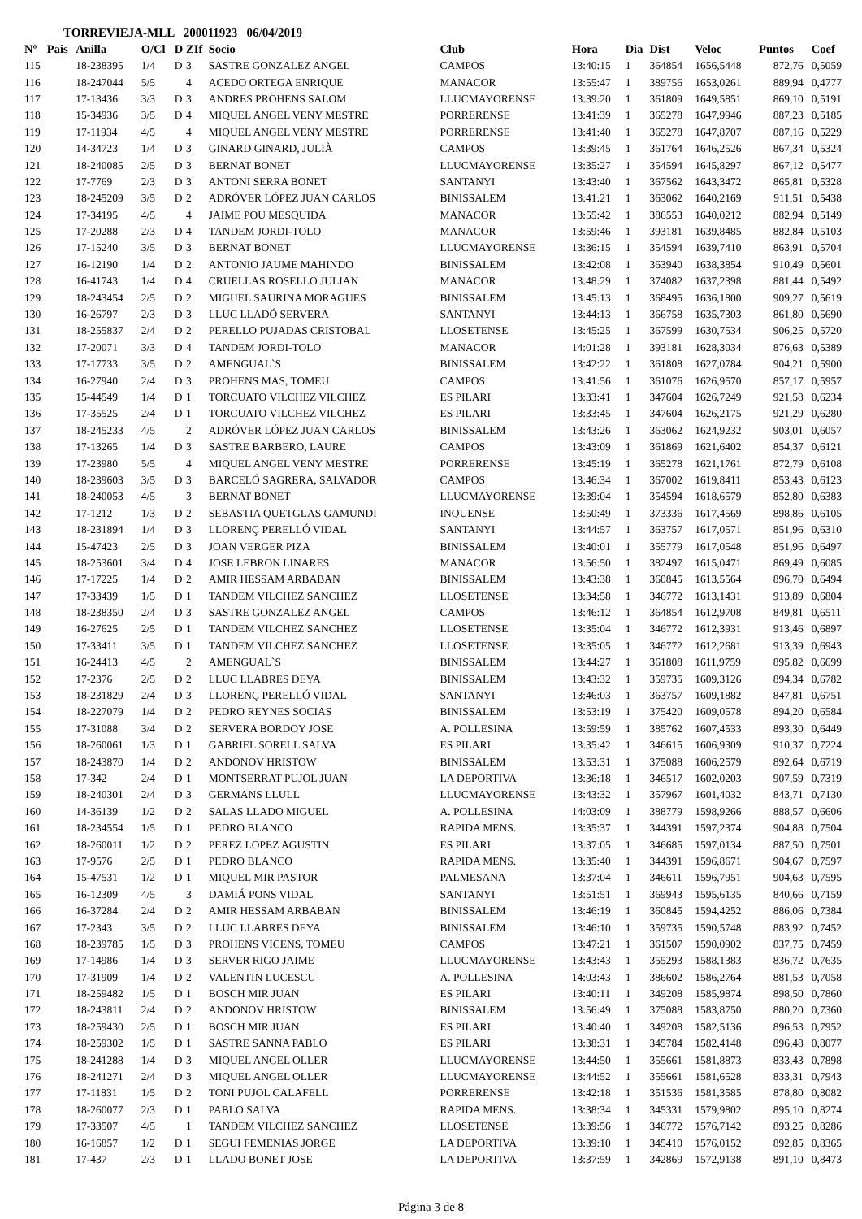TORREVIEJA-MLL 200011923 06/04/2019
| Nº | Pais | Anilla | O/Cl | D | ZIf | Socio | Club | Hora | Dia | Dist | Veloc | Puntos | Coef |
| --- | --- | --- | --- | --- | --- | --- | --- | --- | --- | --- | --- | --- | --- |
| 115 | | 18-238395 | 1/4 | D | 3 | SASTRE GONZALEZ ANGEL | CAMPOS | 13:40:15 | 1 | 364854 | 1656,5448 | 872,76 | 0,5059 |
| 116 | | 18-247044 | 5/5 | | 4 | ACEDO ORTEGA ENRIQUE | MANACOR | 13:55:47 | 1 | 389756 | 1653,0261 | 889,94 | 0,4777 |
| 117 | | 17-13436 | 3/3 | D | 3 | ANDRES PROHENS SALOM | LLUCMAYORENSE | 13:39:20 | 1 | 361809 | 1649,5851 | 869,10 | 0,5191 |
| 118 | | 15-34936 | 3/5 | D | 4 | MIQUEL ANGEL VENY MESTRE | PORRERENSE | 13:41:39 | 1 | 365278 | 1647,9946 | 887,23 | 0,5185 |
| 119 | | 17-11934 | 4/5 | | 4 | MIQUEL ANGEL VENY MESTRE | PORRERENSE | 13:41:40 | 1 | 365278 | 1647,8707 | 887,16 | 0,5229 |
| 120 | | 14-34723 | 1/4 | D | 3 | GINARD GINARD, JULIÀ | CAMPOS | 13:39:45 | 1 | 361764 | 1646,2526 | 867,34 | 0,5324 |
| 121 | | 18-240085 | 2/5 | D | 3 | BERNAT BONET | LLUCMAYORENSE | 13:35:27 | 1 | 354594 | 1645,8297 | 867,12 | 0,5477 |
| 122 | | 17-7769 | 2/3 | D | 3 | ANTONI SERRA BONET | SANTANYI | 13:43:40 | 1 | 367562 | 1643,3472 | 865,81 | 0,5328 |
| 123 | | 18-245209 | 3/5 | D | 2 | ADRÓVER LÓPEZ JUAN CARLOS | BINISSALEM | 13:41:21 | 1 | 363062 | 1640,2169 | 911,51 | 0,5438 |
| 124 | | 17-34195 | 4/5 | | 4 | JAIME POU MESQUIDA | MANACOR | 13:55:42 | 1 | 386553 | 1640,0212 | 882,94 | 0,5149 |
| 125 | | 17-20288 | 2/3 | D | 4 | TANDEM JORDI-TOLO | MANACOR | 13:59:46 | 1 | 393181 | 1639,8485 | 882,84 | 0,5103 |
| 126 | | 17-15240 | 3/5 | D | 3 | BERNAT BONET | LLUCMAYORENSE | 13:36:15 | 1 | 354594 | 1639,7410 | 863,91 | 0,5704 |
| 127 | | 16-12190 | 1/4 | D | 2 | ANTONIO JAUME MAHINDO | BINISSALEM | 13:42:08 | 1 | 363940 | 1638,3854 | 910,49 | 0,5601 |
| 128 | | 16-41743 | 1/4 | D | 4 | CRUELLAS ROSELLO JULIAN | MANACOR | 13:48:29 | 1 | 374082 | 1637,2398 | 881,44 | 0,5492 |
| 129 | | 18-243454 | 2/5 | D | 2 | MIGUEL SAURINA MORAGUES | BINISSALEM | 13:45:13 | 1 | 368495 | 1636,1800 | 909,27 | 0,5619 |
| 130 | | 16-26797 | 2/3 | D | 3 | LLUC LLADÓ SERVERA | SANTANYI | 13:44:13 | 1 | 366758 | 1635,7303 | 861,80 | 0,5690 |
| 131 | | 18-255837 | 2/4 | D | 2 | PERELLO PUJADAS CRISTOBAL | LLOSETENSE | 13:45:25 | 1 | 367599 | 1630,7534 | 906,25 | 0,5720 |
| 132 | | 17-20071 | 3/3 | D | 4 | TANDEM JORDI-TOLO | MANACOR | 14:01:28 | 1 | 393181 | 1628,3034 | 876,63 | 0,5389 |
| 133 | | 17-17733 | 3/5 | D | 2 | AMENGUAL`S | BINISSALEM | 13:42:22 | 1 | 361808 | 1627,0784 | 904,21 | 0,5900 |
| 134 | | 16-27940 | 2/4 | D | 3 | PROHENS MAS, TOMEU | CAMPOS | 13:41:56 | 1 | 361076 | 1626,9570 | 857,17 | 0,5957 |
| 135 | | 15-44549 | 1/4 | D | 1 | TORCUATO VILCHEZ VILCHEZ | ES PILARI | 13:33:41 | 1 | 347604 | 1626,7249 | 921,58 | 0,6234 |
| 136 | | 17-35525 | 2/4 | D | 1 | TORCUATO VILCHEZ VILCHEZ | ES PILARI | 13:33:45 | 1 | 347604 | 1626,2175 | 921,29 | 0,6280 |
| 137 | | 18-245233 | 4/5 | | 2 | ADRÓVER LÓPEZ JUAN CARLOS | BINISSALEM | 13:43:26 | 1 | 363062 | 1624,9232 | 903,01 | 0,6057 |
| 138 | | 17-13265 | 1/4 | D | 3 | SASTRE BARBERO, LAURE | CAMPOS | 13:43:09 | 1 | 361869 | 1621,6402 | 854,37 | 0,6121 |
| 139 | | 17-23980 | 5/5 | | 4 | MIQUEL ANGEL VENY MESTRE | PORRERENSE | 13:45:19 | 1 | 365278 | 1621,1761 | 872,79 | 0,6108 |
| 140 | | 18-239603 | 3/5 | D | 3 | BARCELÓ SAGRERA, SALVADOR | CAMPOS | 13:46:34 | 1 | 367002 | 1619,8411 | 853,43 | 0,6123 |
| 141 | | 18-240053 | 4/5 | | 3 | BERNAT BONET | LLUCMAYORENSE | 13:39:04 | 1 | 354594 | 1618,6579 | 852,80 | 0,6383 |
| 142 | | 17-1212 | 1/3 | D | 2 | SEBASTIA QUETGLAS GAMUNDI | INQUENSE | 13:50:49 | 1 | 373336 | 1617,4569 | 898,86 | 0,6105 |
| 143 | | 18-231894 | 1/4 | D | 3 | LLORENÇ PERELLÓ VIDAL | SANTANYI | 13:44:57 | 1 | 363757 | 1617,0571 | 851,96 | 0,6310 |
| 144 | | 15-47423 | 2/5 | D | 3 | JOAN VERGER PIZA | BINISSALEM | 13:40:01 | 1 | 355779 | 1617,0548 | 851,96 | 0,6497 |
| 145 | | 18-253601 | 3/4 | D | 4 | JOSE LEBRON LINARES | MANACOR | 13:56:50 | 1 | 382497 | 1615,0471 | 869,49 | 0,6085 |
| 146 | | 17-17225 | 1/4 | D | 2 | AMIR HESSAM ARBABAN | BINISSALEM | 13:43:38 | 1 | 360845 | 1613,5564 | 896,70 | 0,6494 |
| 147 | | 17-33439 | 1/5 | D | 1 | TANDEM VILCHEZ SANCHEZ | LLOSETENSE | 13:34:58 | 1 | 346772 | 1613,1431 | 913,89 | 0,6804 |
| 148 | | 18-238350 | 2/4 | D | 3 | SASTRE GONZALEZ ANGEL | CAMPOS | 13:46:12 | 1 | 364854 | 1612,9708 | 849,81 | 0,6511 |
| 149 | | 16-27625 | 2/5 | D | 1 | TANDEM VILCHEZ SANCHEZ | LLOSETENSE | 13:35:04 | 1 | 346772 | 1612,3931 | 913,46 | 0,6897 |
| 150 | | 17-33411 | 3/5 | D | 1 | TANDEM VILCHEZ SANCHEZ | LLOSETENSE | 13:35:05 | 1 | 346772 | 1612,2681 | 913,39 | 0,6943 |
| 151 | | 16-24413 | 4/5 | | 2 | AMENGUAL`S | BINISSALEM | 13:44:27 | 1 | 361808 | 1611,9759 | 895,82 | 0,6699 |
| 152 | | 17-2376 | 2/5 | D | 2 | LLUC LLABRES DEYA | BINISSALEM | 13:43:32 | 1 | 359735 | 1609,3126 | 894,34 | 0,6782 |
| 153 | | 18-231829 | 2/4 | D | 3 | LLORENÇ PERELLÓ VIDAL | SANTANYI | 13:46:03 | 1 | 363757 | 1609,1882 | 847,81 | 0,6751 |
| 154 | | 18-227079 | 1/4 | D | 2 | PEDRO REYNES SOCIAS | BINISSALEM | 13:53:19 | 1 | 375420 | 1609,0578 | 894,20 | 0,6584 |
| 155 | | 17-31088 | 3/4 | D | 2 | SERVERA BORDOY JOSE | A. POLLESINA | 13:59:59 | 1 | 385762 | 1607,4533 | 893,30 | 0,6449 |
| 156 | | 18-260061 | 1/3 | D | 1 | GABRIEL SORELL SALVA | ES PILARI | 13:35:42 | 1 | 346615 | 1606,9309 | 910,37 | 0,7224 |
| 157 | | 18-243870 | 1/4 | D | 2 | ANDONOV HRISTOW | BINISSALEM | 13:53:31 | 1 | 375088 | 1606,2579 | 892,64 | 0,6719 |
| 158 | | 17-342 | 2/4 | D | 1 | MONTSERRAT PUJOL JUAN | LA DEPORTIVA | 13:36:18 | 1 | 346517 | 1602,0203 | 907,59 | 0,7319 |
| 159 | | 18-240301 | 2/4 | D | 3 | GERMANS LLULL | LLUCMAYORENSE | 13:43:32 | 1 | 357967 | 1601,4032 | 843,71 | 0,7130 |
| 160 | | 14-36139 | 1/2 | D | 2 | SALAS LLADO MIGUEL | A. POLLESINA | 14:03:09 | 1 | 388779 | 1598,9266 | 888,57 | 0,6606 |
| 161 | | 18-234554 | 1/5 | D | 1 | PEDRO BLANCO | RAPIDA MENS. | 13:35:37 | 1 | 344391 | 1597,2374 | 904,88 | 0,7504 |
| 162 | | 18-260011 | 1/2 | D | 2 | PEREZ LOPEZ AGUSTIN | ES PILARI | 13:37:05 | 1 | 346685 | 1597,0134 | 887,50 | 0,7501 |
| 163 | | 17-9576 | 2/5 | D | 1 | PEDRO BLANCO | RAPIDA MENS. | 13:35:40 | 1 | 344391 | 1596,8671 | 904,67 | 0,7597 |
| 164 | | 15-47531 | 1/2 | D | 1 | MIQUEL MIR PASTOR | PALMESANA | 13:37:04 | 1 | 346611 | 1596,7951 | 904,63 | 0,7595 |
| 165 | | 16-12309 | 4/5 | | 3 | DAMIÁ PONS VIDAL | SANTANYI | 13:51:51 | 1 | 369943 | 1595,6135 | 840,66 | 0,7159 |
| 166 | | 16-37284 | 2/4 | D | 2 | AMIR HESSAM ARBABAN | BINISSALEM | 13:46:19 | 1 | 360845 | 1594,4252 | 886,06 | 0,7384 |
| 167 | | 17-2343 | 3/5 | D | 2 | LLUC LLABRES DEYA | BINISSALEM | 13:46:10 | 1 | 359735 | 1590,5748 | 883,92 | 0,7452 |
| 168 | | 18-239785 | 1/5 | D | 3 | PROHENS VICENS, TOMEU | CAMPOS | 13:47:21 | 1 | 361507 | 1590,0902 | 837,75 | 0,7459 |
| 169 | | 17-14986 | 1/4 | D | 3 | SERVER RIGO JAIME | LLUCMAYORENSE | 13:43:43 | 1 | 355293 | 1588,1383 | 836,72 | 0,7635 |
| 170 | | 17-31909 | 1/4 | D | 2 | VALENTIN LUCESCU | A. POLLESINA | 14:03:43 | 1 | 386602 | 1586,2764 | 881,53 | 0,7058 |
| 171 | | 18-259482 | 1/5 | D | 1 | BOSCH MIR JUAN | ES PILARI | 13:40:11 | 1 | 349208 | 1585,9874 | 898,50 | 0,7860 |
| 172 | | 18-243811 | 2/4 | D | 2 | ANDONOV HRISTOW | BINISSALEM | 13:56:49 | 1 | 375088 | 1583,8750 | 880,20 | 0,7360 |
| 173 | | 18-259430 | 2/5 | D | 1 | BOSCH MIR JUAN | ES PILARI | 13:40:40 | 1 | 349208 | 1582,5136 | 896,53 | 0,7952 |
| 174 | | 18-259302 | 1/5 | D | 1 | SASTRE SANNA PABLO | ES PILARI | 13:38:31 | 1 | 345784 | 1582,4148 | 896,48 | 0,8077 |
| 175 | | 18-241288 | 1/4 | D | 3 | MIQUEL ANGEL OLLER | LLUCMAYORENSE | 13:44:50 | 1 | 355661 | 1581,8873 | 833,43 | 0,7898 |
| 176 | | 18-241271 | 2/4 | D | 3 | MIQUEL ANGEL OLLER | LLUCMAYORENSE | 13:44:52 | 1 | 355661 | 1581,6528 | 833,31 | 0,7943 |
| 177 | | 17-11831 | 1/5 | D | 2 | TONI PUJOL CALAFELL | PORRERENSE | 13:42:18 | 1 | 351536 | 1581,3585 | 878,80 | 0,8082 |
| 178 | | 18-260077 | 2/3 | D | 1 | PABLO SALVA | RAPIDA MENS. | 13:38:34 | 1 | 345331 | 1579,9802 | 895,10 | 0,8274 |
| 179 | | 17-33507 | 4/5 | | 1 | TANDEM VILCHEZ SANCHEZ | LLOSETENSE | 13:39:56 | 1 | 346772 | 1576,7142 | 893,25 | 0,8286 |
| 180 | | 16-16857 | 1/2 | D | 1 | SEGUI FEMENIAS JORGE | LA DEPORTIVA | 13:39:10 | 1 | 345410 | 1576,0152 | 892,85 | 0,8365 |
| 181 | | 17-437 | 2/3 | D | 1 | LLADO BONET JOSE | LA DEPORTIVA | 13:37:59 | 1 | 342869 | 1572,9138 | 891,10 | 0,8473 |
Página 3 de 8